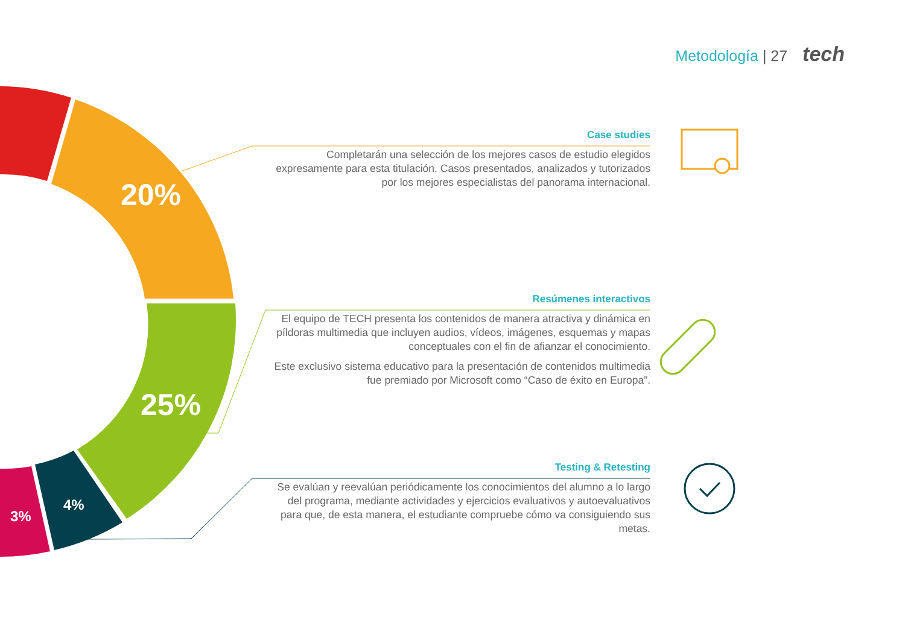Metodología | 27 tech
20%
25%
4%
3%
Case studies
Completarán una selección de los mejores casos de estudio elegidos expresamente para esta titulación. Casos presentados, analizados y tutorizados por los mejores especialistas del panorama internacional.
Resúmenes interactivos
El equipo de TECH presenta los contenidos de manera atractiva y dinámica en píldoras multimedia que incluyen audios, vídeos, imágenes, esquemas y mapas conceptuales con el fin de afianzar el conocimiento.
Este exclusivo sistema educativo para la presentación de contenidos multimedia fue premiado por Microsoft como “Caso de éxito en Europa”.
Testing & Retesting
Se evalúan y reevalúan periódicamente los conocimientos del alumno a lo largo del programa, mediante actividades y ejercicios evaluativos y autoevaluativos para que, de esta manera, el estudiante compruebe cómo va consiguiendo sus metas.